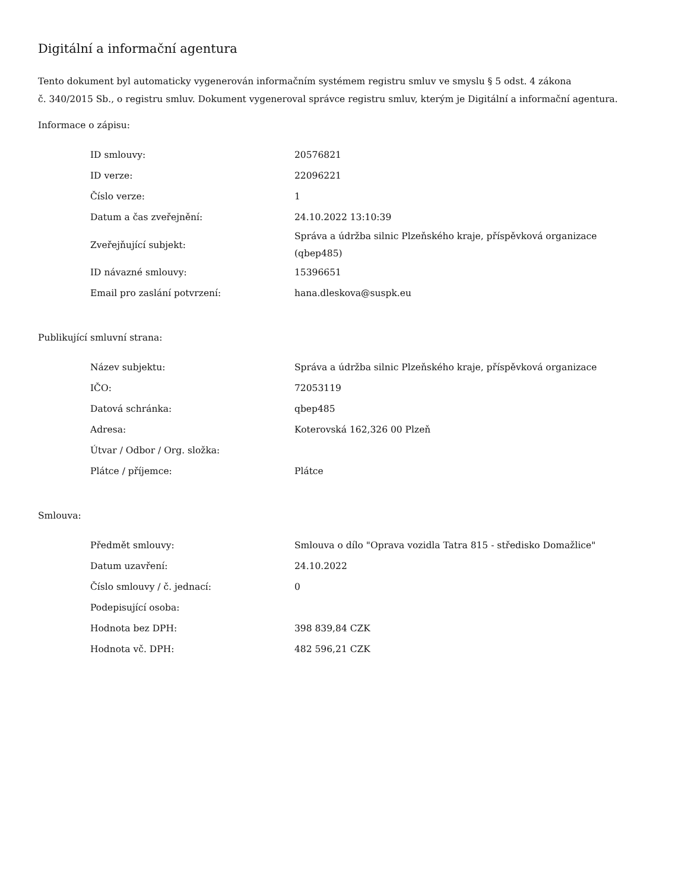Digitální a informační agentura
Tento dokument byl automaticky vygenerován informačním systémem registru smluv ve smyslu § 5 odst. 4 zákona
č. 340/2015 Sb., o registru smluv. Dokument vygeneroval správce registru smluv, kterým je Digitální a informační agentura.
Informace o zápisu:
| ID smlouvy: | 20576821 |
| ID verze: | 22096221 |
| Číslo verze: | 1 |
| Datum a čas zveřejnění: | 24.10.2022 13:10:39 |
| Zveřejňující subjekt: | Správa a údržba silnic Plzeňského kraje, příspěvková organizace (qbep485) |
| ID návazné smlouvy: | 15396651 |
| Email pro zaslání potvrzení: | hana.dleskova@suspk.eu |
Publikující smluvní strana:
| Název subjektu: | Správa a údržba silnic Plzeňského kraje, příspěvková organizace |
| IČO: | 72053119 |
| Datová schránka: | qbep485 |
| Adresa: | Koterovská 162,326 00 Plzeň |
| Útvar / Odbor / Org. složka: | |
| Plátce / příjemce: | Plátce |
Smlouva:
| Předmět smlouvy: | Smlouva o dílo "Oprava vozidla Tatra 815 - středisko Domažlice" |
| Datum uzavření: | 24.10.2022 |
| Číslo smlouvy / č. jednací: | 0 |
| Podepisující osoba: | |
| Hodnota bez DPH: | 398 839,84 CZK |
| Hodnota vč. DPH: | 482 596,21 CZK |